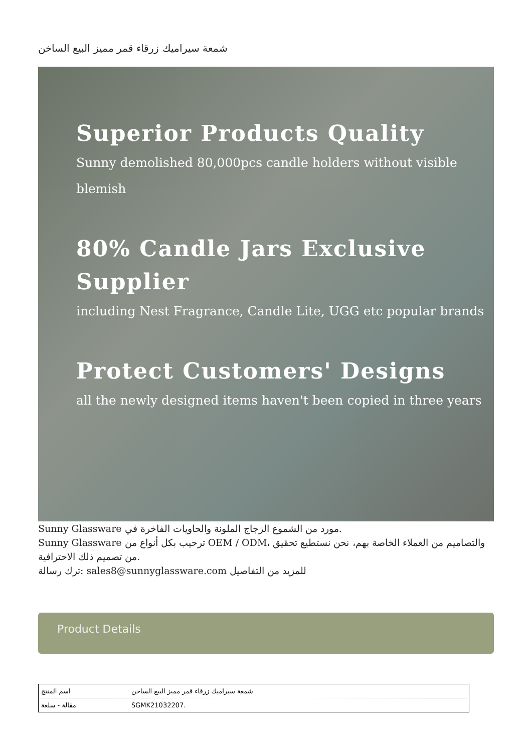شمعة سيراميك زرقاء قمر مميز البيع الساخن
Superior Products Quality
Sunny demolished 80,000pcs candle holders without visible blemish
80% Candle Jars Exclusive Supplier
including Nest Fragrance, Candle Lite, UGG etc popular brands
Protect Customers' Designs
all the newly designed items haven't been copied in three years
Sunny Glassware مورد من الشموع الزجاج الملونة والحاويات الفاخرة في.
Sunny Glassware ترحيب بكل أنواع من OEM / ODM، والتصاميم من العملاء الخاصة بهم، نحن نستطيع تحقيق من تصميم ذلك الاحترافية.
ترك رسالة: sales8@sunnyglassware.com للمزيد من التفاصيل
Product Details
| اسم المنتج | شمعة سيراميك زرقاء قمر مميز البيع الساخن |
| مقالة - سلعة | SGMK21032207. |